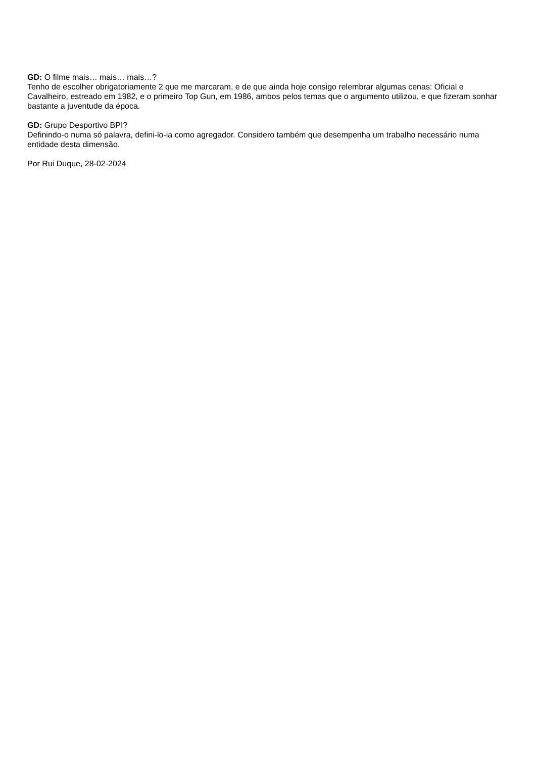GD: O filme mais… mais… mais…?
Tenho de escolher obrigatoriamente 2 que me marcaram, e de que ainda hoje consigo relembrar algumas cenas: Oficial e Cavalheiro, estreado em 1982, e o primeiro Top Gun, em 1986, ambos pelos temas que o argumento utilizou, e que fizeram sonhar bastante a juventude da época.
GD: Grupo Desportivo BPI?
Definindo-o numa só palavra, defini-lo-ia como agregador. Considero também que desempenha um trabalho necessário numa entidade desta dimensão.
Por Rui Duque, 28-02-2024